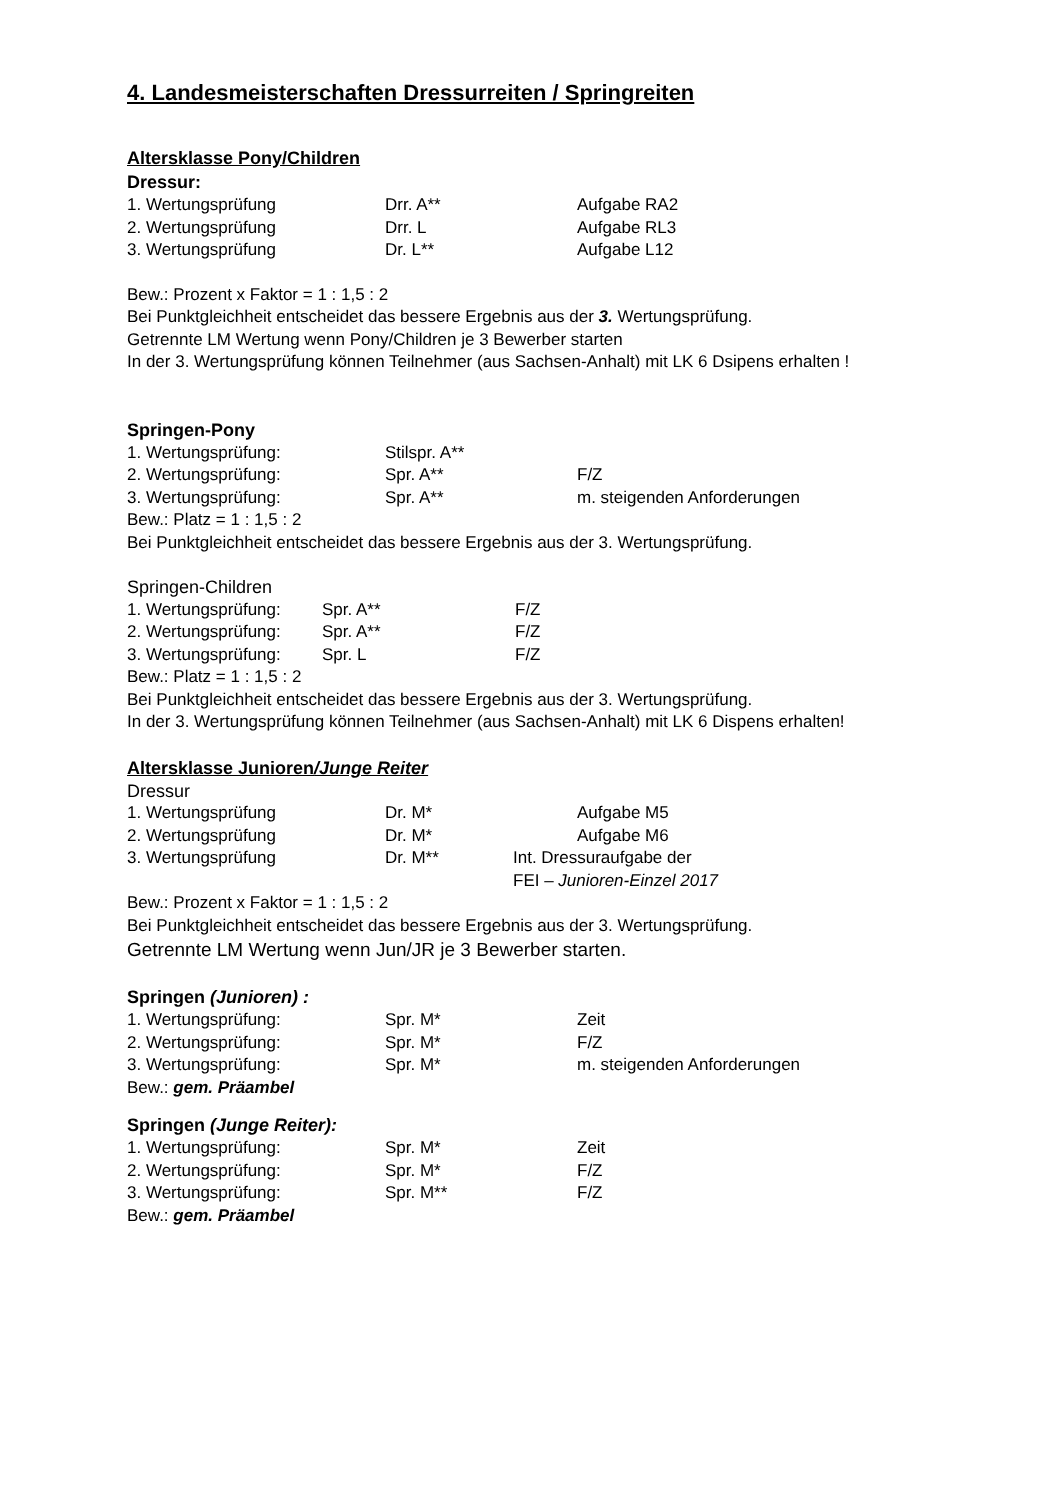4. Landesmeisterschaften Dressurreiten / Springreiten
Altersklasse Pony/Children
Dressur:
1. Wertungsprüfung Drr. A** Aufgabe RA2
2. Wertungsprüfung Drr. L Aufgabe RL3
3. Wertungsprüfung Dr. L** Aufgabe L12
Bew.: Prozent x Faktor = 1 : 1,5 : 2
Bei Punktgleichheit entscheidet das bessere Ergebnis aus der 3. Wertungsprüfung.
Getrennte LM Wertung wenn Pony/Children je 3 Bewerber starten
In der 3. Wertungsprüfung können Teilnehmer (aus Sachsen-Anhalt) mit LK 6 Dsipens erhalten !
Springen-Pony
1. Wertungsprüfung: Stilspr. A**
2. Wertungsprüfung: Spr. A** F/Z
3. Wertungsprüfung: Spr. A** m. steigenden Anforderungen
Bew.: Platz = 1 : 1,5 : 2
Bei Punktgleichheit entscheidet das bessere Ergebnis aus der 3. Wertungsprüfung.
Springen-Children
1. Wertungsprüfung: Spr. A** F/Z
2. Wertungsprüfung: Spr. A** F/Z
3. Wertungsprüfung: Spr. L F/Z
Bew.: Platz = 1 : 1,5 : 2
Bei Punktgleichheit entscheidet das bessere Ergebnis aus der 3. Wertungsprüfung.
In der 3. Wertungsprüfung können Teilnehmer (aus Sachsen-Anhalt) mit LK 6 Dispens erhalten!
Altersklasse Junioren/Junge Reiter
Dressur
1. Wertungsprüfung Dr. M* Aufgabe M5
2. Wertungsprüfung Dr. M* Aufgabe M6
3. Wertungsprüfung Dr. M** Int. Dressuraufgabe der
FEI – Junioren-Einzel 2017
Bew.: Prozent x Faktor = 1 : 1,5 : 2
Bei Punktgleichheit entscheidet das bessere Ergebnis aus der 3. Wertungsprüfung.
Getrennte LM Wertung wenn Jun/JR je 3 Bewerber starten.
Springen (Junioren) :
1. Wertungsprüfung: Spr. M* Zeit
2. Wertungsprüfung: Spr. M* F/Z
3. Wertungsprüfung: Spr. M* m. steigenden Anforderungen
Bew.: gem. Präambel
Springen (Junge Reiter):
1. Wertungsprüfung: Spr. M* Zeit
2. Wertungsprüfung: Spr. M* F/Z
3. Wertungsprüfung: Spr. M** F/Z
Bew.: gem. Präambel